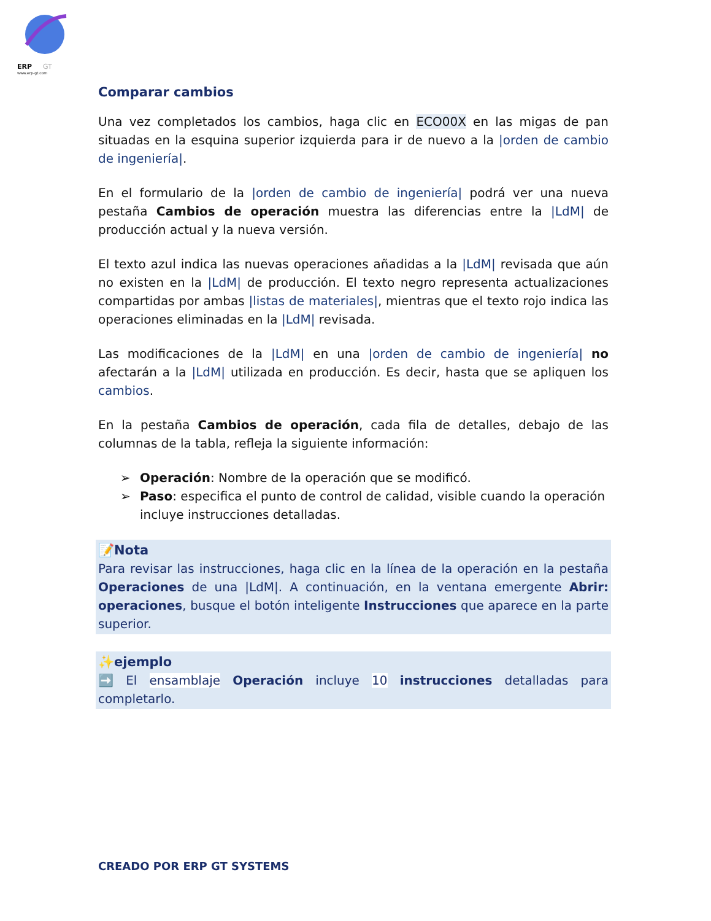ERP GT
www.erp-gt.com
Comparar cambios
Una vez completados los cambios, haga clic en ECO00X en las migas de pan situadas en la esquina superior izquierda para ir de nuevo a la |orden de cambio de ingeniería|.
En el formulario de la |orden de cambio de ingeniería| podrá ver una nueva pestaña Cambios de operación muestra las diferencias entre la |LdM| de producción actual y la nueva versión.
El texto azul indica las nuevas operaciones añadidas a la |LdM| revisada que aún no existen en la |LdM| de producción. El texto negro representa actualizaciones compartidas por ambas |listas de materiales|, mientras que el texto rojo indica las operaciones eliminadas en la |LdM| revisada.
Las modificaciones de la |LdM| en una |orden de cambio de ingeniería| no afectarán a la |LdM| utilizada en producción. Es decir, hasta que se apliquen los cambios.
En la pestaña Cambios de operación, cada fila de detalles, debajo de las columnas de la tabla, refleja la siguiente información:
➢ Operación: Nombre de la operación que se modificó.
➢ Paso: especifica el punto de control de calidad, visible cuando la operación incluye instrucciones detalladas.
📝Nota
Para revisar las instrucciones, haga clic en la línea de la operación en la pestaña Operaciones de una |LdM|. A continuación, en la ventana emergente Abrir: operaciones, busque el botón inteligente Instrucciones que aparece en la parte superior.
✨ejemplo
➡️ El ensamblaje Operación incluye 10 instrucciones detalladas para completarlo.
CREADO POR ERP GT SYSTEMS